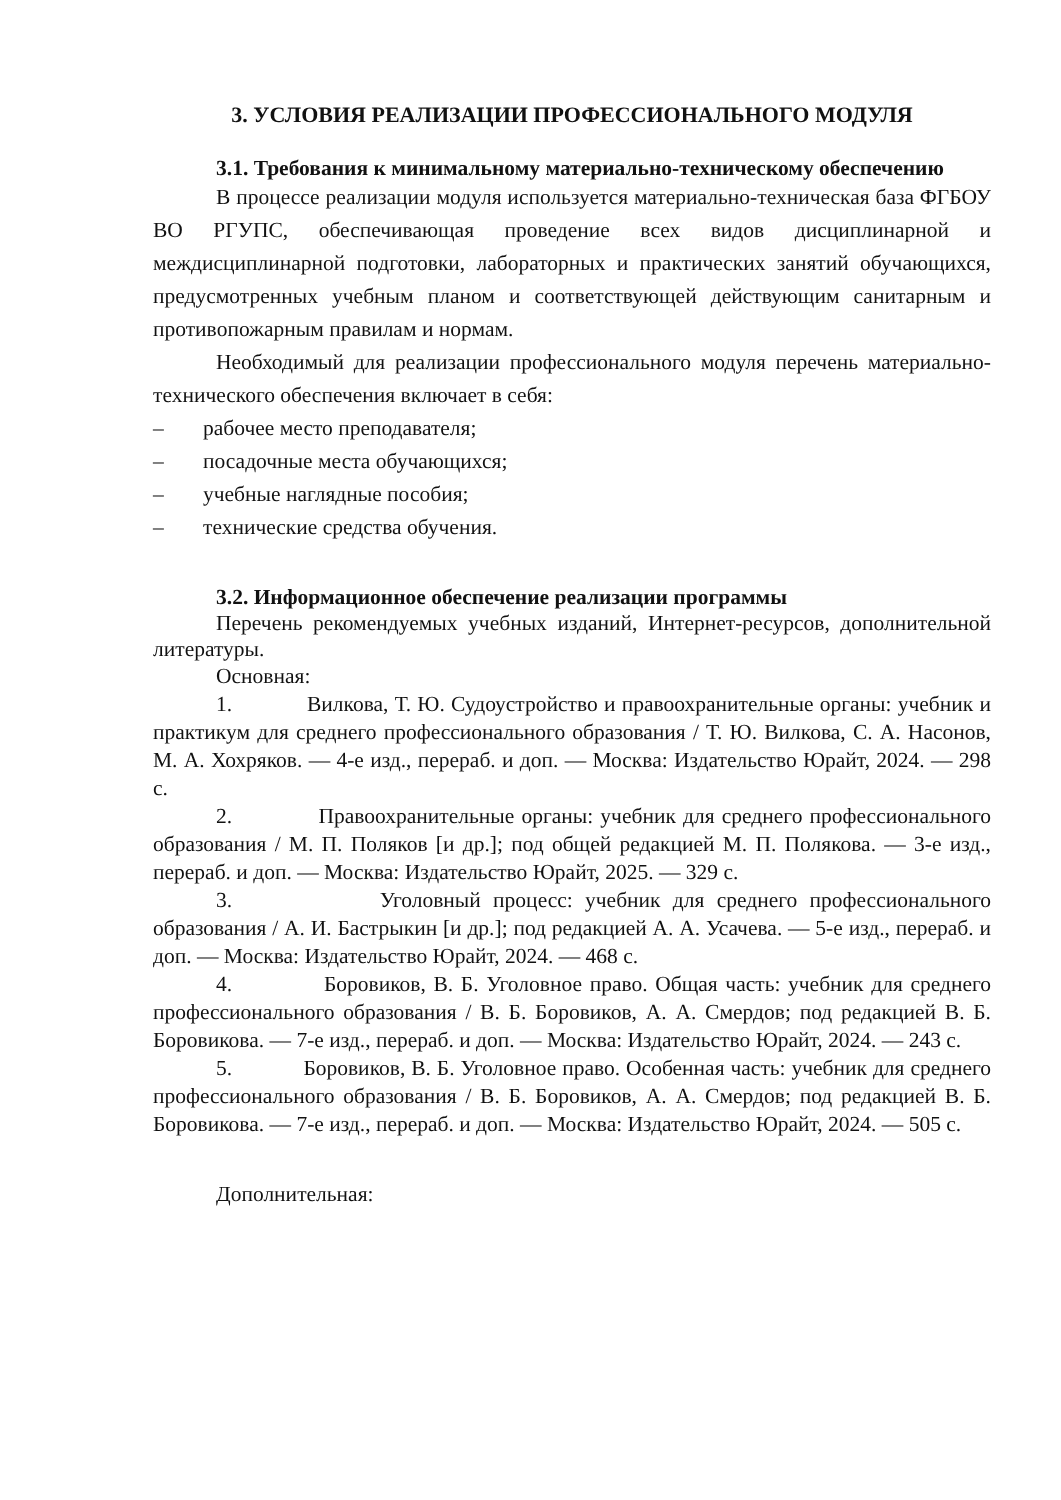3. УСЛОВИЯ РЕАЛИЗАЦИИ ПРОФЕССИОНАЛЬНОГО МОДУЛЯ
3.1. Требования к минимальному материально-техническому обеспечению
В процессе реализации модуля используется материально-техническая база ФГБОУ ВО РГУПС, обеспечивающая проведение всех видов дисциплинарной и междисциплинарной подготовки, лабораторных и практических занятий обучающихся, предусмотренных учебным планом и соответствующей действующим санитарным и противопожарным правилам и нормам.
Необходимый для реализации профессионального модуля перечень материально-технического обеспечения включает в себя:
– рабочее место преподавателя;
– посадочные места обучающихся;
– учебные наглядные пособия;
– технические средства обучения.
3.2. Информационное обеспечение реализации программы
Перечень рекомендуемых учебных изданий, Интернет-ресурсов, дополнительной литературы.
Основная:
1. Вилкова, Т. Ю. Судоустройство и правоохранительные органы: учебник и практикум для среднего профессионального образования / Т. Ю. Вилкова, С. А. Насонов, М. А. Хохряков. — 4-е изд., перераб. и доп. — Москва: Издательство Юрайт, 2024. — 298 с.
2. Правоохранительные органы: учебник для среднего профессионального образования / М. П. Поляков [и др.]; под общей редакцией М. П. Полякова. — 3-е изд., перераб. и доп. — Москва: Издательство Юрайт, 2025. — 329 с.
3. Уголовный процесс: учебник для среднего профессионального образования / А. И. Бастрыкин [и др.]; под редакцией А. А. Усачева. — 5-е изд., перераб. и доп. — Москва: Издательство Юрайт, 2024. — 468 с.
4. Боровиков, В. Б. Уголовное право. Общая часть: учебник для среднего профессионального образования / В. Б. Боровиков, А. А. Смердов; под редакцией В. Б. Боровикова. — 7-е изд., перераб. и доп. — Москва: Издательство Юрайт, 2024. — 243 с.
5. Боровиков, В. Б. Уголовное право. Особенная часть: учебник для среднего профессионального образования / В. Б. Боровиков, А. А. Смердов; под редакцией В. Б. Боровикова. — 7-е изд., перераб. и доп. — Москва: Издательство Юрайт, 2024. — 505 с.
Дополнительная: